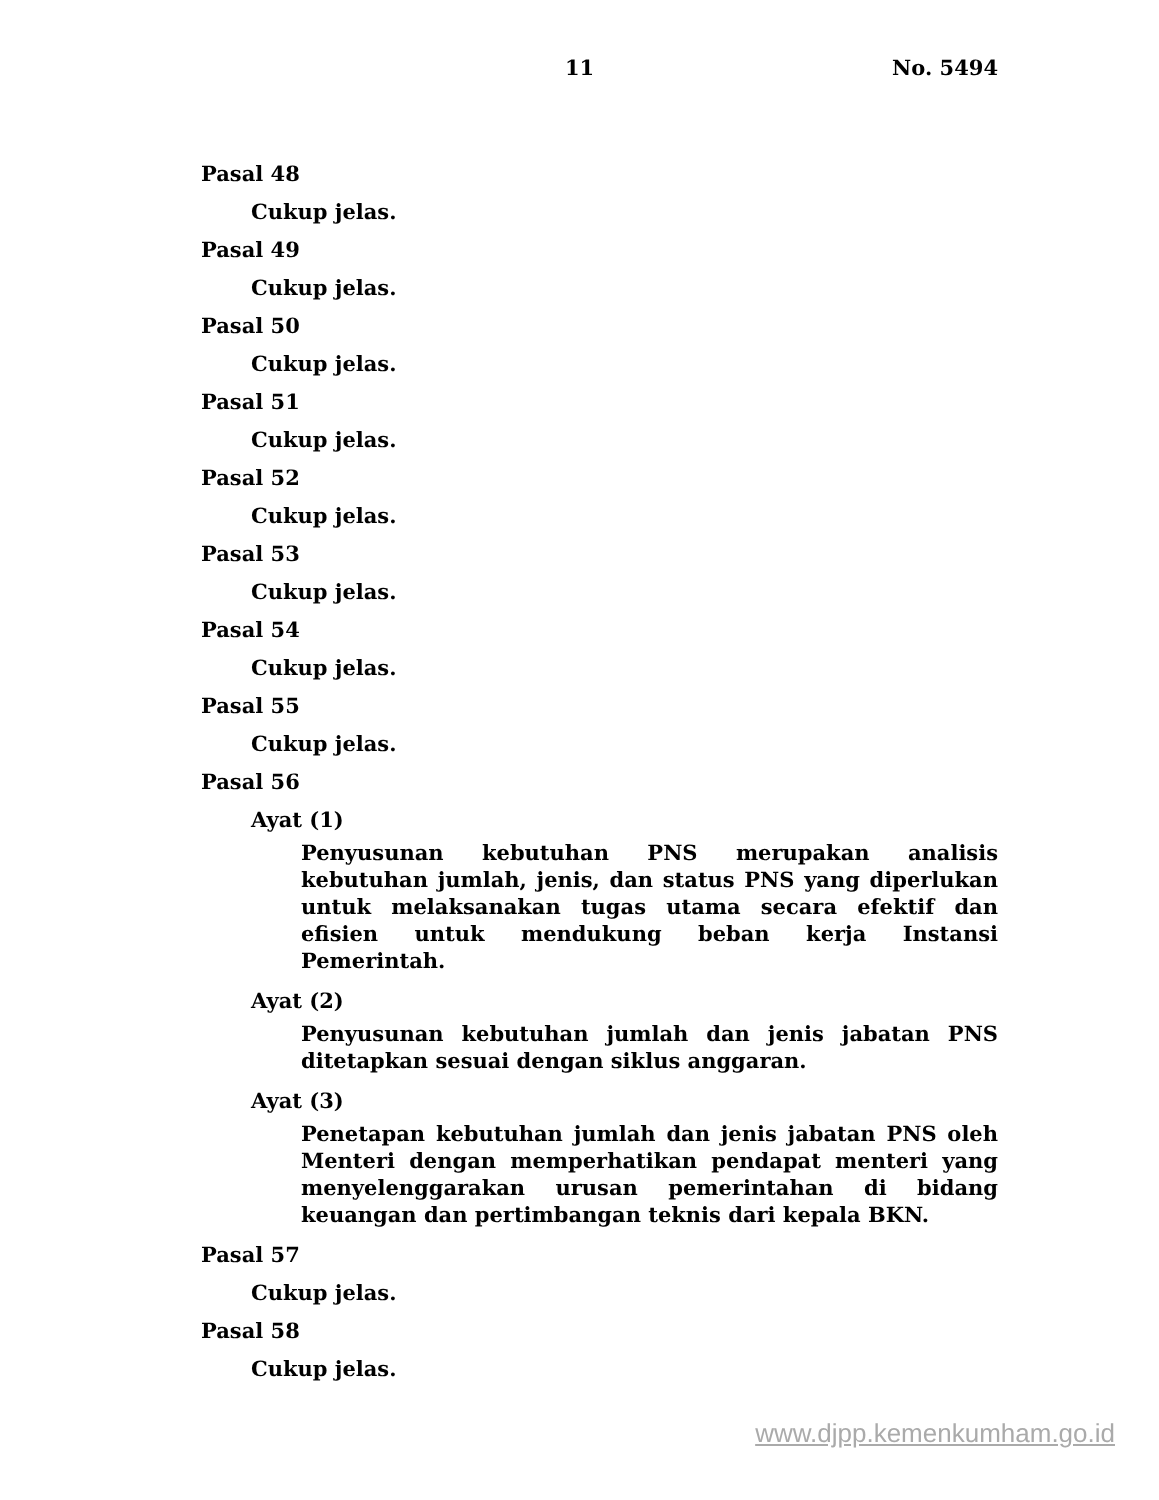11 No. 5494
Pasal 48
Cukup jelas.
Pasal 49
Cukup jelas.
Pasal 50
Cukup jelas.
Pasal 51
Cukup jelas.
Pasal 52
Cukup jelas.
Pasal 53
Cukup jelas.
Pasal 54
Cukup jelas.
Pasal 55
Cukup jelas.
Pasal 56
Ayat (1)
Penyusunan kebutuhan PNS merupakan analisis kebutuhan jumlah, jenis, dan status PNS yang diperlukan untuk melaksanakan tugas utama secara efektif dan efisien untuk mendukung beban kerja Instansi Pemerintah.
Ayat (2)
Penyusunan kebutuhan jumlah dan jenis jabatan PNS ditetapkan sesuai dengan siklus anggaran.
Ayat (3)
Penetapan kebutuhan jumlah dan jenis jabatan PNS oleh Menteri dengan memperhatikan pendapat menteri yang menyelenggarakan urusan pemerintahan di bidang keuangan dan pertimbangan teknis dari kepala BKN.
Pasal 57
Cukup jelas.
Pasal 58
Cukup jelas.
www.djpp.kemenkumham.go.id